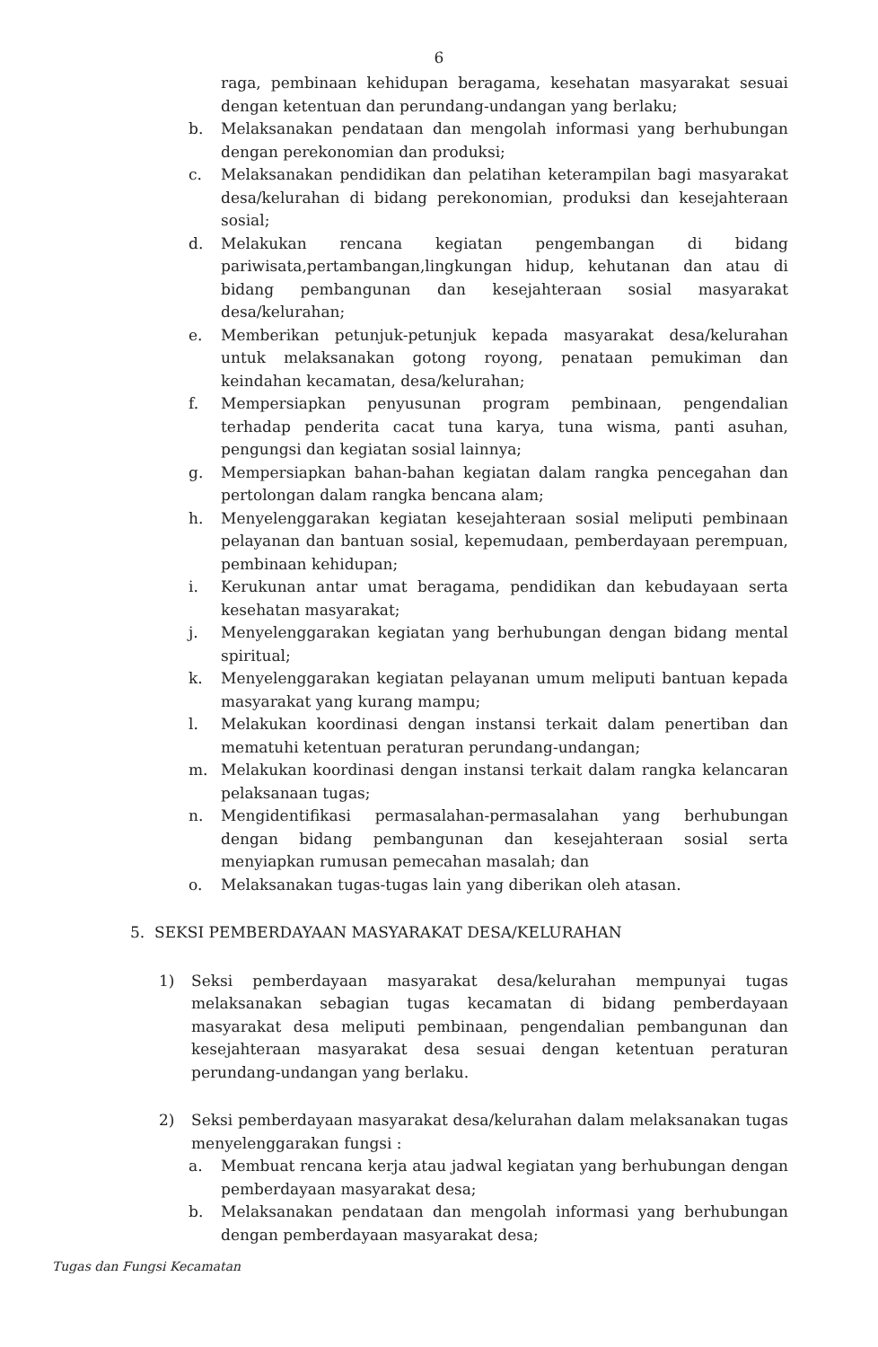6
raga, pembinaan kehidupan beragama, kesehatan masyarakat sesuai dengan ketentuan dan perundang-undangan yang berlaku;
b. Melaksanakan pendataan dan mengolah informasi yang berhubungan dengan perekonomian dan produksi;
c. Melaksanakan pendidikan dan pelatihan keterampilan bagi masyarakat desa/kelurahan di bidang perekonomian, produksi dan kesejahteraan sosial;
d. Melakukan rencana kegiatan pengembangan di bidang pariwisata,pertambangan,lingkungan hidup, kehutanan dan atau di bidang pembangunan dan kesejahteraan sosial masyarakat desa/kelurahan;
e. Memberikan petunjuk-petunjuk kepada masyarakat desa/kelurahan untuk melaksanakan gotong royong, penataan pemukiman dan keindahan kecamatan, desa/kelurahan;
f. Mempersiapkan penyusunan program pembinaan, pengendalian terhadap penderita cacat tuna karya, tuna wisma, panti asuhan, pengungsi dan kegiatan sosial lainnya;
g. Mempersiapkan bahan-bahan kegiatan dalam rangka pencegahan dan pertolongan dalam rangka bencana alam;
h. Menyelenggarakan kegiatan kesejahteraan sosial meliputi pembinaan pelayanan dan bantuan sosial, kepemudaan, pemberdayaan perempuan, pembinaan kehidupan;
i. Kerukunan antar umat beragama, pendidikan dan kebudayaan serta kesehatan masyarakat;
j. Menyelenggarakan kegiatan yang berhubungan dengan bidang mental spiritual;
k. Menyelenggarakan kegiatan pelayanan umum meliputi bantuan kepada masyarakat yang kurang mampu;
l. Melakukan koordinasi dengan instansi terkait dalam penertiban dan mematuhi ketentuan peraturan perundang-undangan;
m. Melakukan koordinasi dengan instansi terkait dalam rangka kelancaran pelaksanaan tugas;
n. Mengidentifikasi permasalahan-permasalahan yang berhubungan dengan bidang pembangunan dan kesejahteraan sosial serta menyiapkan rumusan pemecahan masalah; dan
o. Melaksanakan tugas-tugas lain yang diberikan oleh atasan.
5. SEKSI PEMBERDAYAAN MASYARAKAT DESA/KELURAHAN
1) Seksi pemberdayaan masyarakat desa/kelurahan mempunyai tugas melaksanakan sebagian tugas kecamatan di bidang pemberdayaan masyarakat desa meliputi pembinaan, pengendalian pembangunan dan kesejahteraan masyarakat desa sesuai dengan ketentuan peraturan perundang-undangan yang berlaku.
2) Seksi pemberdayaan masyarakat desa/kelurahan dalam melaksanakan tugas menyelenggarakan fungsi :
a. Membuat rencana kerja atau jadwal kegiatan yang berhubungan dengan pemberdayaan masyarakat desa;
b. Melaksanakan pendataan dan mengolah informasi yang berhubungan dengan pemberdayaan masyarakat desa;
Tugas dan Fungsi Kecamatan